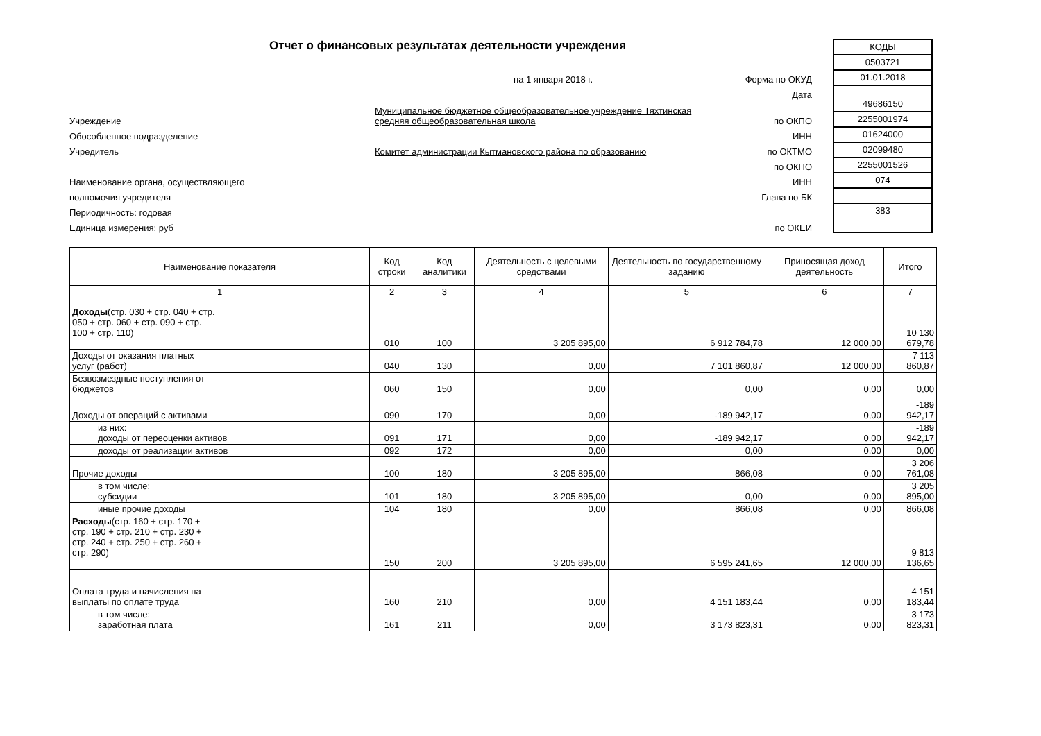Отчет о финансовых результатах деятельности учреждения
на 1 января 2018 г. Форма по ОКУД
Дата
Учреждение Муниципальное бюджетное общеобразовательное учреждение Тяхтинская средняя общеобразовательная школа по ОКПО
Обособленное подразделение ИНН
Учредитель Комитет администрации Кытмановского района по образованию по ОКТМО
по ОКПО
Наименование органа, осуществляющего ИНН
полномочия учредителя Глава по БК
Периодичность: годовая
Единица измерения: руб по ОКЕИ
КОДЫ
0503721
01.01.2018
49686150
2255001974
01624000
02099480
2255001526
074
383
| Наименование показателя | Код строки | Код аналитики | Деятельность с целевыми средствами | Деятельность по государственному заданию | Приносящая доход деятельность | Итого |
| --- | --- | --- | --- | --- | --- | --- |
| 1 | 2 | 3 | 4 | 5 | 6 | 7 |
| Доходы (стр. 030 + стр. 040 + стр. 050 + стр. 060 + стр. 090 + стр. 100 + стр. 110) | 010 | 100 | 3 205 895,00 | 6 912 784,78 | 12 000,00 | 10 130 679,78 |
| Доходы от оказания платных услуг (работ) | 040 | 130 | 0,00 | 7 101 860,87 | 12 000,00 | 7 113 860,87 |
| Безвозмездные поступления от бюджетов | 060 | 150 | 0,00 | 0,00 | 0,00 | 0,00 |
| Доходы от операций с активами | 090 | 170 | 0,00 | -189 942,17 | 0,00 | -189 942,17 |
| из них: доходы от переоценки активов | 091 | 171 | 0,00 | -189 942,17 | 0,00 | -189 942,17 |
| доходы от реализации активов | 092 | 172 | 0,00 | 0,00 | 0,00 | 0,00 |
| Прочие доходы | 100 | 180 | 3 205 895,00 | 866,08 | 0,00 | 3 206 761,08 |
| в том числе: субсидии | 101 | 180 | 3 205 895,00 | 0,00 | 0,00 | 3 205 895,00 |
| иные прочие доходы | 104 | 180 | 0,00 | 866,08 | 0,00 | 866,08 |
| Расходы (стр. 160 + стр. 170 + стр. 190 + стр. 210 + стр. 230 + стр. 240 + стр. 250 + стр. 260 + стр. 290) | 150 | 200 | 3 205 895,00 | 6 595 241,65 | 12 000,00 | 9 813 136,65 |
| Оплата труда и начисления на выплаты по оплате труда | 160 | 210 | 0,00 | 4 151 183,44 | 0,00 | 4 151 183,44 |
| в том числе: заработная плата | 161 | 211 | 0,00 | 3 173 823,31 | 0,00 | 3 173 823,31 |